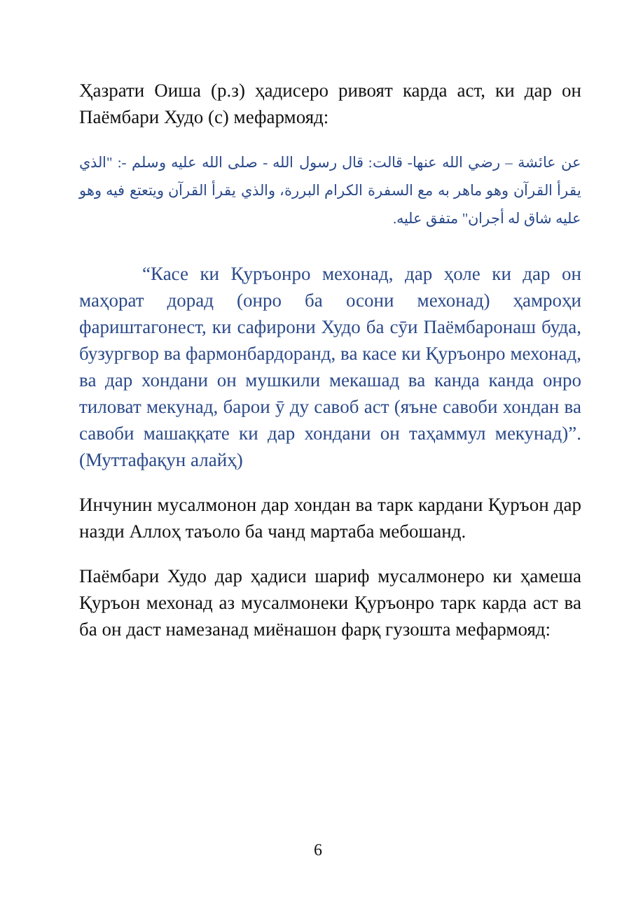Ҳазрати Оиша (р.з) ҳадисеро ривоят карда аст, ки дар он Паёмбари Худо (с) мефармояд:
عن عائشة – رضي الله عنها- قالت: قال رسول الله - صلى الله عليه وسلم -: "الذي يقرأ القرآن وهو ماهر به مع السفرة الكرام البررة، والذي يقرأ القرآن ويتعتع فيه وهو عليه شاق له أجران" متفق عليه.
“Касе ки Қуръонро мехонад, дар ҳоле ки дар он маҳорат дорад (онро ба осони мехонад) ҳамроҳи фариштагонест, ки сафирони Худо ба сӯи Паёмбаронаш буда, бузургвор ва фармонбардоранд, ва касе ки Қуръонро мехонад, ва дар хондани он мушкили мекашад ва канда канда онро тиловат мекунад, барои ӯ ду савоб аст (яъне савоби хондан ва савоби машаққате ки дар хондани он таҳаммул мекунад)”. (Муттафақун алайҳ)
Инчунин мусалмонон дар хондан ва тарк кардани Қуръон дар назди Аллоҳ таъоло ба чанд мартаба мебошанд.
Паёмбари Худо дар ҳадиси шариф мусалмонеро ки ҳамеша Қуръон мехонад аз мусалмонеки Қуръонро тарк карда аст ва ба он даст намезанад миёнашон фарқ гузошта мефармояд:
6